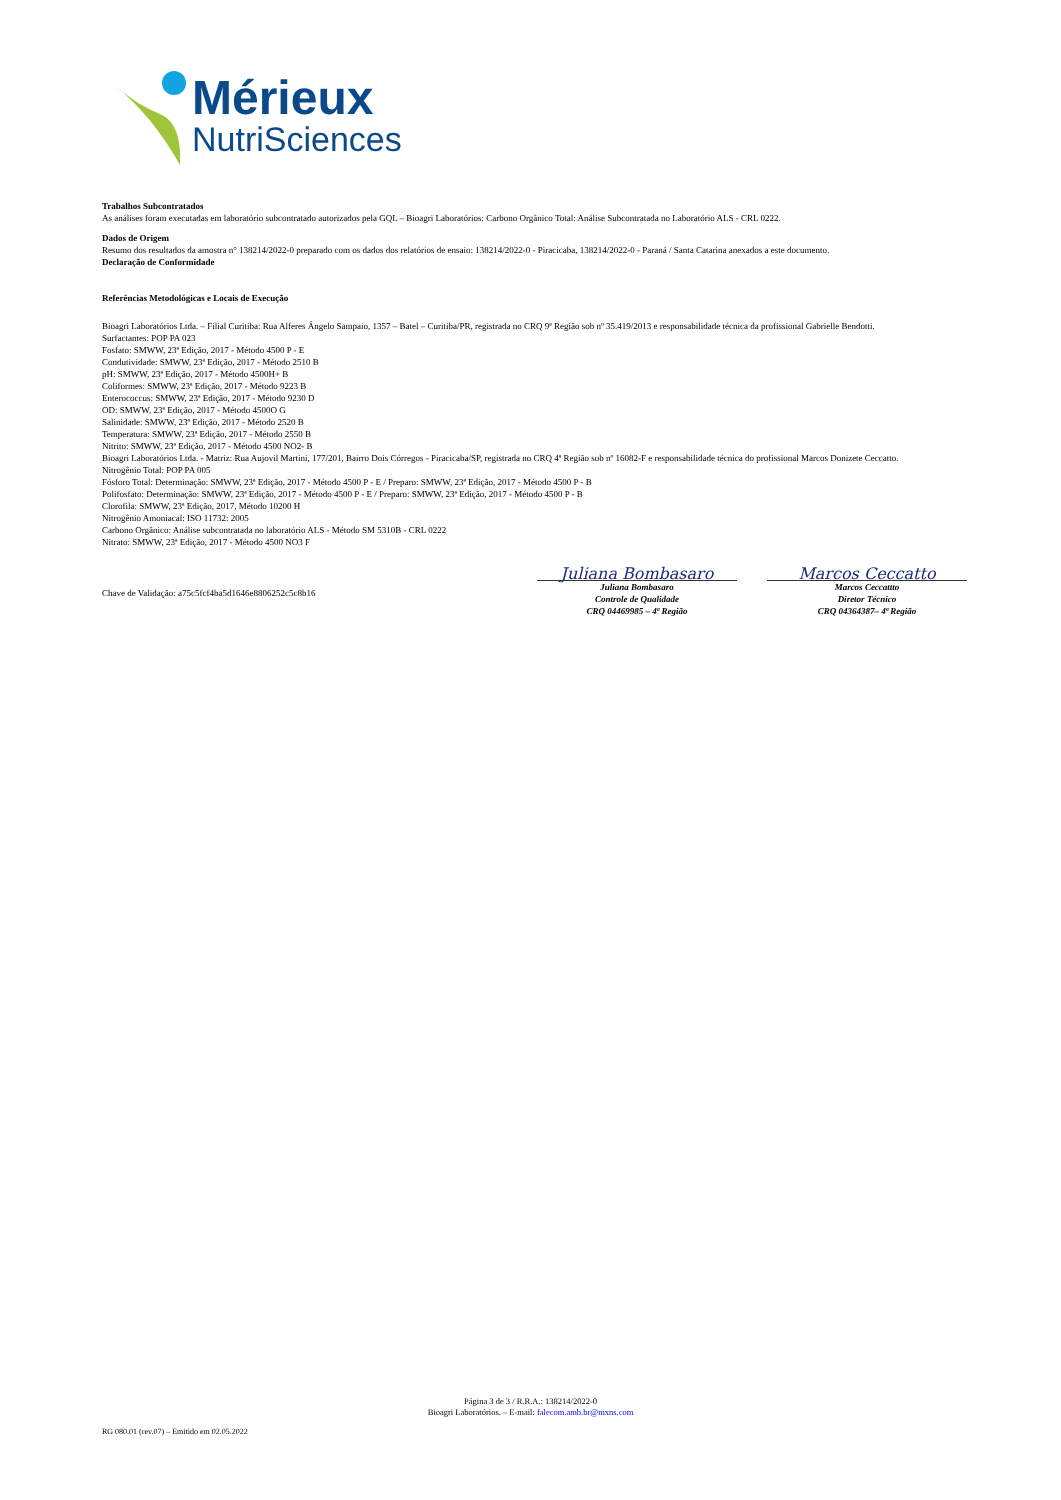Mérieux
NutriSciences
Trabalhos Subcontratados
As análises foram executadas em laboratório subcontratado autorizados pela GQL – Bioagri Laboratórios: Carbono Orgânico Total: Análise Subcontratada no Laboratório ALS - CRL 0222.
Dados de Origem
Resumo dos resultados da amostra n° 138214/2022-0 preparado com os dados dos relatórios de ensaio: 138214/2022-0 - Piracicaba, 138214/2022-0 - Paraná / Santa Catarina anexados a este documento.
Declaração de Conformidade
Referências Metodológicas e Locais de Execução
Bioagri Laboratórios Ltda. – Filial Curitiba: Rua Alferes Ângelo Sampaio, 1357 – Batel – Curitiba/PR, registrada no CRQ 9ª Região sob nº 35.419/2013 e responsabilidade técnica da profissional Gabrielle Bendotti.
Surfactantes: POP PA 023
Fosfato: SMWW, 23ª Edição, 2017 - Método 4500 P - E
Condutividade: SMWW, 23ª Edição, 2017 - Método 2510 B
pH: SMWW, 23ª Edição, 2017 - Método 4500H+ B
Coliformes: SMWW, 23ª Edição, 2017 - Método 9223 B
Enterococcus: SMWW, 23ª Edição, 2017 - Método 9230 D
OD: SMWW, 23ª Edição, 2017 - Método 4500O G
Salinidade: SMWW, 23ª Edição, 2017 - Método 2520 B
Temperatura: SMWW, 23ª Edição, 2017 - Método 2550 B
Nitrito: SMWW, 23ª Edição, 2017 - Método 4500 NO2- B
Bioagri Laboratórios Ltda. - Matriz: Rua Aujovil Martini, 177/201, Bairro Dois Córregos - Piracicaba/SP, registrada no CRQ 4ª Região sob nº 16082-F e responsabilidade técnica do profissional Marcos Donizete Ceccatto.
Nitrogênio Total: POP PA 005
Fósforo Total: Determinação: SMWW, 23ª Edição, 2017 - Método 4500 P - E / Preparo: SMWW, 23ª Edição, 2017 - Método 4500 P - B
Polifosfato: Determinação: SMWW, 23ª Edição, 2017 - Método 4500 P - E / Preparo: SMWW, 23ª Edição, 2017 - Método 4500 P - B
Clorofila: SMWW, 23ª Edição, 2017, Método 10200 H
Nitrogênio Amoniacal: ISO 11732: 2005
Carbono Orgânico: Análise subcontratada no laboratório ALS - Método SM 5310B - CRL 0222
Nitrato: SMWW, 23ª Edição, 2017 - Método 4500 NO3 F
Chave de Validação: a75c5fcf4ba5d1646e8806252c5c8b16
Juliana Bombasaro
Juliana Bombasaro
Controle de Qualidade
CRQ 04469985 – 4ª Região
Marcos Ceccatto
Marcos Ceccattto
Diretor Técnico
CRQ 04364387– 4ª Região
Página 3 de 3 / R.R.A.: 138214/2022-0
Bioagri Laboratórios. – E-mail: falecom.amb.br@mxns.com
RG 080.01 (rev.07) – Emitido em 02.05.2022